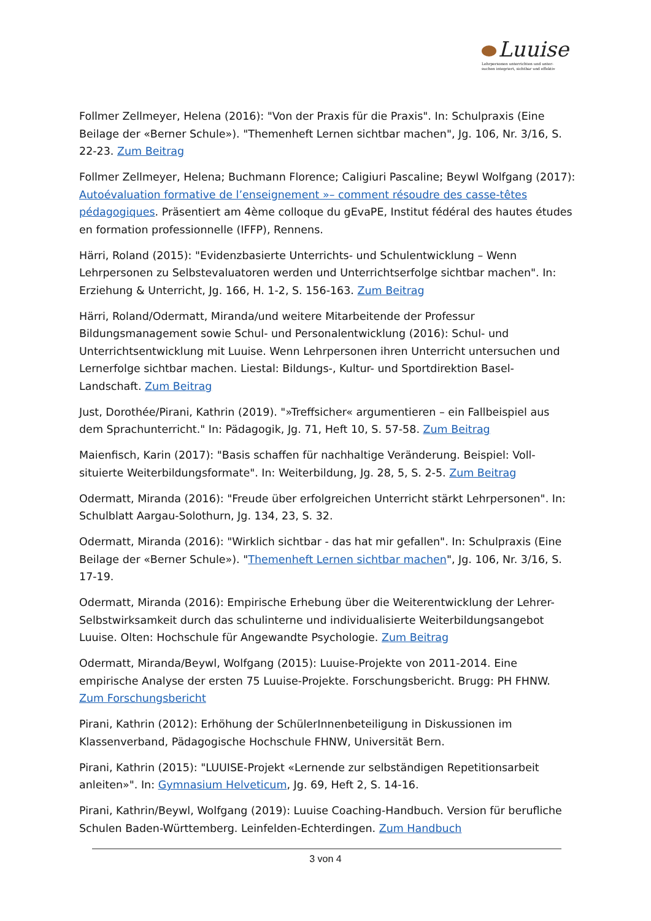Luuise
Lehrpersonen unterrichten und unter-
suchen integriert, sichtbar und effektiv
Follmer Zellmeyer, Helena (2016): "Von der Praxis für die Praxis". In: Schulpraxis (Eine Beilage der «Berner Schule»). "Themenheft Lernen sichtbar machen", Jg. 106, Nr. 3/16, S. 22-23. Zum Beitrag
Follmer Zellmeyer, Helena; Buchmann Florence; Caligiuri Pascaline; Beywl Wolfgang (2017): Autoévaluation formative de l’enseignement »– comment résoudre des casse-têtes pédagogiques. Präsentiert am 4ème colloque du gEvaPE, Institut fédéral des hautes études en formation professionnelle (IFFP), Rennens.
Härri, Roland (2015): "Evidenzbasierte Unterrichts- und Schulentwicklung – Wenn Lehrpersonen zu Selbstevaluatoren werden und Unterrichtserfolge sichtbar machen". In: Erziehung & Unterricht, Jg. 166, H. 1-2, S. 156-163. Zum Beitrag
Härri, Roland/Odermatt, Miranda/und weitere Mitarbeitende der Professur Bildungsmanagement sowie Schul- und Personalentwicklung (2016): Schul- und Unterrichtsentwicklung mit Luuise. Wenn Lehrpersonen ihren Unterricht untersuchen und Lernerfolge sichtbar machen. Liestal: Bildungs-, Kultur- und Sportdirektion Basel-Landschaft. Zum Beitrag
Just, Dorothée/Pirani, Kathrin (2019). "»Treffsicher« argumentieren – ein Fallbeispiel aus dem Sprachunterricht." In: Pädagogik, Jg. 71, Heft 10, S. 57-58. Zum Beitrag
Maienfisch, Karin (2017): "Basis schaffen für nachhaltige Veränderung. Beispiel: Voll-situierte Weiterbildungsformate". In: Weiterbildung, Jg. 28, 5, S. 2-5. Zum Beitrag
Odermatt, Miranda (2016): "Freude über erfolgreichen Unterricht stärkt Lehrpersonen". In: Schulblatt Aargau-Solothurn, Jg. 134, 23, S. 32.
Odermatt, Miranda (2016): "Wirklich sichtbar - das hat mir gefallen". In: Schulpraxis (Eine Beilage der «Berner Schule»). "Themenheft Lernen sichtbar machen", Jg. 106, Nr. 3/16, S. 17-19.
Odermatt, Miranda (2016): Empirische Erhebung über die Weiterentwicklung der Lehrer-Selbstwirksamkeit durch das schulinterne und individualisierte Weiterbildungsangebot Luuise. Olten: Hochschule für Angewandte Psychologie. Zum Beitrag
Odermatt, Miranda/Beywl, Wolfgang (2015): Luuise-Projekte von 2011-2014. Eine empirische Analyse der ersten 75 Luuise-Projekte. Forschungsbericht. Brugg: PH FHNW. Zum Forschungsbericht
Pirani, Kathrin (2012): Erhöhung der SchülerInnenbeteiligung in Diskussionen im Klassenverband, Pädagogische Hochschule FHNW, Universität Bern.
Pirani, Kathrin (2015): "LUUISE-Projekt «Lernende zur selbständigen Repetitionsarbeit anleiten»". In: Gymnasium Helveticum, Jg. 69, Heft 2, S. 14-16.
Pirani, Kathrin/Beywl, Wolfgang (2019): Luuise Coaching-Handbuch. Version für berufliche Schulen Baden-Württemberg. Leinfelden-Echterdingen. Zum Handbuch
3 von 4